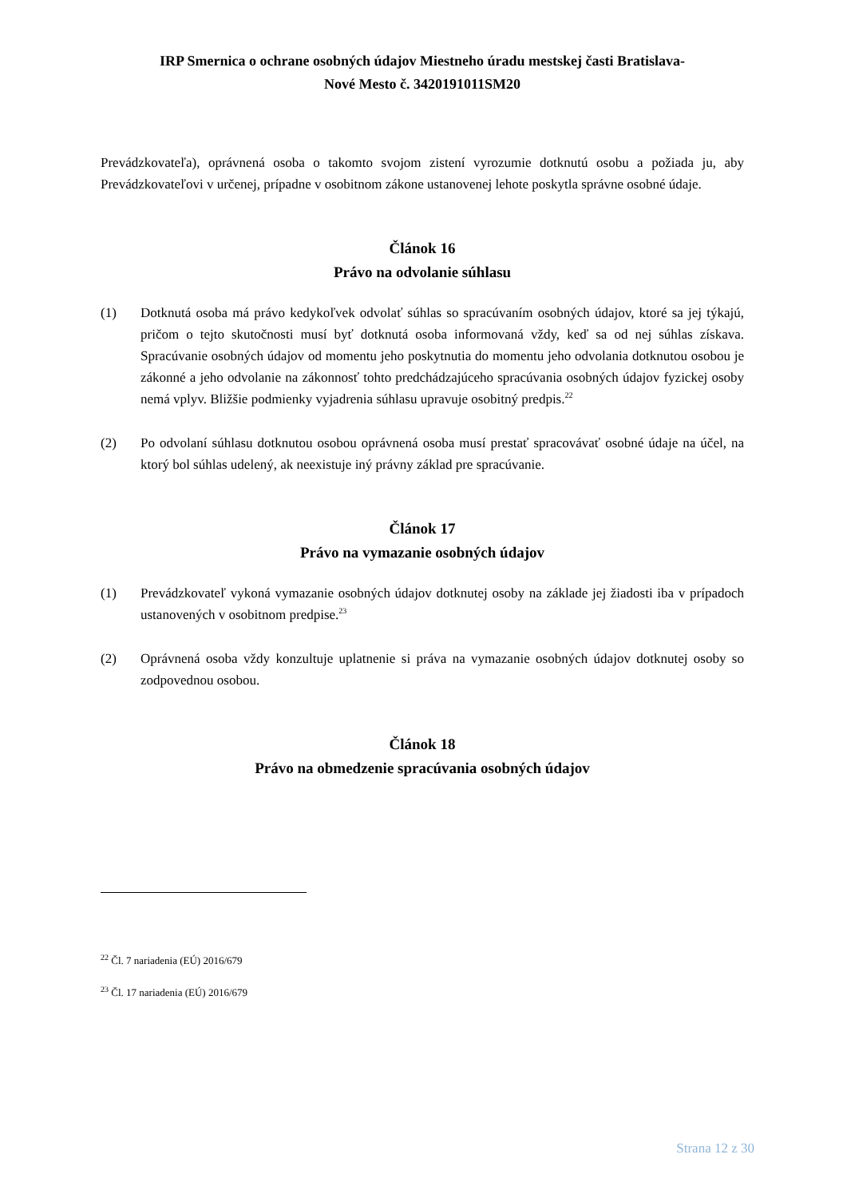IRP Smernica o ochrane osobných údajov Miestneho úradu mestskej časti Bratislava-
Nové Mesto č. 3420191011SM20
Prevádzkovateľa), oprávnená osoba o takomto svojom zistení vyrozumie dotknutú osobu a požiada ju, aby Prevádzkovateľovi v určenej, prípadne v osobitnom zákone ustanovenej lehote poskytla správne osobné údaje.
Článok 16
Právo na odvolanie súhlasu
(1) Dotknutá osoba má právo kedykoľvek odvolať súhlas so spracúvaním osobných údajov, ktoré sa jej týkajú, pričom o tejto skutočnosti musí byť dotknutá osoba informovaná vždy, keď sa od nej súhlas získava. Spracúvanie osobných údajov od momentu jeho poskytnutia do momentu jeho odvolania dotknutou osobou je zákonné a jeho odvolanie na zákonnosť tohto predchádzajúceho spracúvania osobných údajov fyzickej osoby nemá vplyv. Bližšie podmienky vyjadrenia súhlasu upravuje osobitný predpis.<sup>22</sup>
(2) Po odvolaní súhlasu dotknutou osobou oprávnená osoba musí prestať spracovávať osobné údaje na účel, na ktorý bol súhlas udelený, ak neexistuje iný právny základ pre spracúvanie.
Článok 17
Právo na vymazanie osobných údajov
(1) Prevádzkovateľ vykoná vymazanie osobných údajov dotknutej osoby na základe jej žiadosti iba v prípadoch ustanovených v osobitnom predpise.<sup>23</sup>
(2) Oprávnená osoba vždy konzultuje uplatnenie si práva na vymazanie osobných údajov dotknutej osoby so zodpovednou osobou.
Článok 18
Právo na obmedzenie spracúvania osobných údajov
<sup>22</sup> Čl. 7 nariadenia (EÚ) 2016/679
<sup>23</sup> Čl. 17 nariadenia (EÚ) 2016/679
Strana 12 z 30